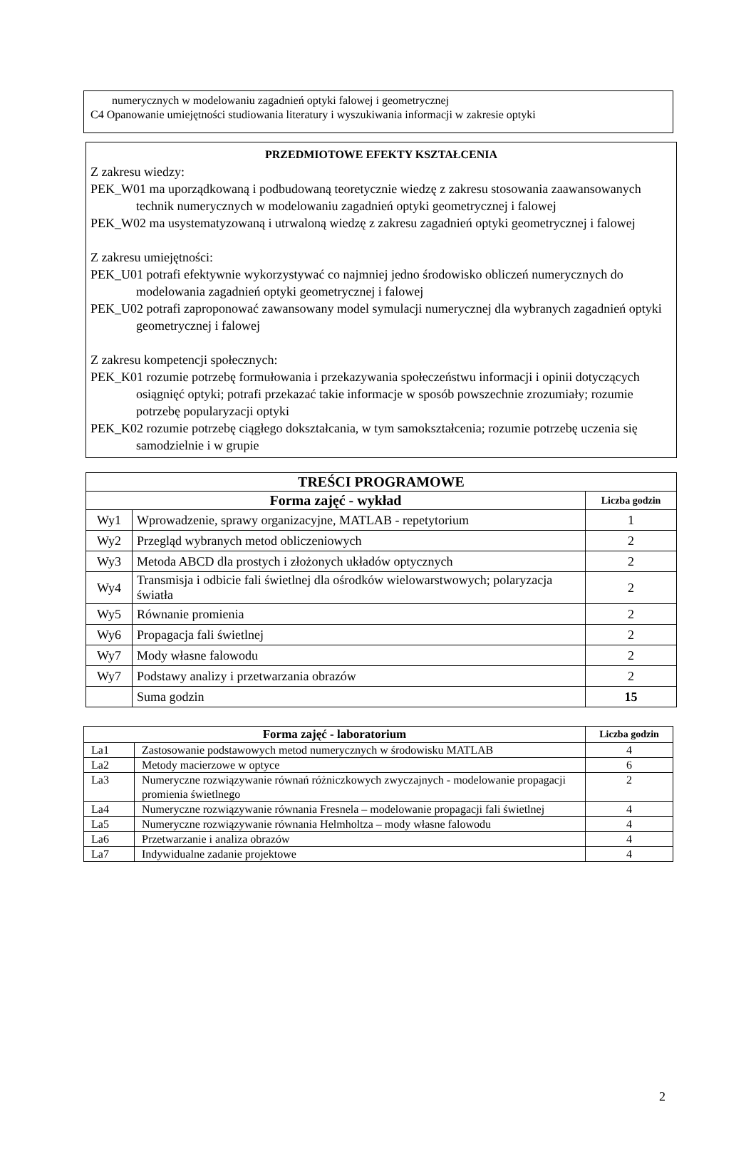numerycznych w modelowaniu zagadnień optyki falowej i geometrycznej
C4 Opanowanie umiejętności studiowania literatury i wyszukiwania informacji w zakresie optyki
PRZEDMIOTOWE EFEKTY KSZTAŁCENIA
Z zakresu wiedzy:
PEK_W01 ma uporządkowaną i podbudowaną teoretycznie wiedzę z zakresu stosowania zaawansowanych technik numerycznych w modelowaniu zagadnień optyki geometrycznej i falowej
PEK_W02 ma usystematyzowaną i utrwaloną wiedzę z zakresu zagadnień optyki geometrycznej i falowej
Z zakresu umiejętności:
PEK_U01 potrafi efektywnie wykorzystywać co najmniej jedno środowisko obliczeń numerycznych do modelowania zagadnień optyki geometrycznej i falowej
PEK_U02 potrafi zaproponować zawansowany model symulacji numerycznej dla wybranych zagadnień optyki geometrycznej i falowej
Z zakresu kompetencji społecznych:
PEK_K01 rozumie potrzebę formułowania i przekazywania społeczeństwu informacji i opinii dotyczących osiągnięć optyki; potrafi przekazać takie informacje w sposób powszechnie zrozumiały; rozumie potrzebę popularyzacji optyki
PEK_K02 rozumie potrzebę ciągłego dokształcania, w tym samokształcenia; rozumie potrzebę uczenia się samodzielnie i w grupie
| TREŚCI PROGRAMOWE | | |
| --- | --- | --- |
| Forma zajęć - wykład | | Liczba godzin |
| Wy1 | Wprowadzenie, sprawy organizacyjne, MATLAB - repetytorium | 1 |
| Wy2 | Przegląd wybranych metod obliczeniowych | 2 |
| Wy3 | Metoda ABCD dla prostych i złożonych układów optycznych | 2 |
| Wy4 | Transmisja i odbicie fali świetlnej dla ośrodków wielowarstwowych; polaryzacja światła | 2 |
| Wy5 | Równanie promienia | 2 |
| Wy6 | Propagacja fali świetlnej | 2 |
| Wy7 | Mody własne falowodu | 2 |
| Wy7 | Podstawy analizy i przetwarzania obrazów | 2 |
| | Suma godzin | 15 |
| Forma zajęć - laboratorium | | Liczba godzin |
| --- | --- | --- |
| La1 | Zastosowanie podstawowych metod numerycznych w środowisku MATLAB | 4 |
| La2 | Metody macierzowe w optyce | 6 |
| La3 | Numeryczne rozwiązywanie równań różniczkowych zwyczajnych - modelowanie propagacji promienia świetlnego | 2 |
| La4 | Numeryczne rozwiązywanie równania Fresnela – modelowanie propagacji fali świetlnej | 4 |
| La5 | Numeryczne rozwiązywanie równania Helmholtza – mody własne falowodu | 4 |
| La6 | Przetwarzanie i analiza obrazów | 4 |
| La7 | Indywidualne zadanie projektowe | 4 |
2